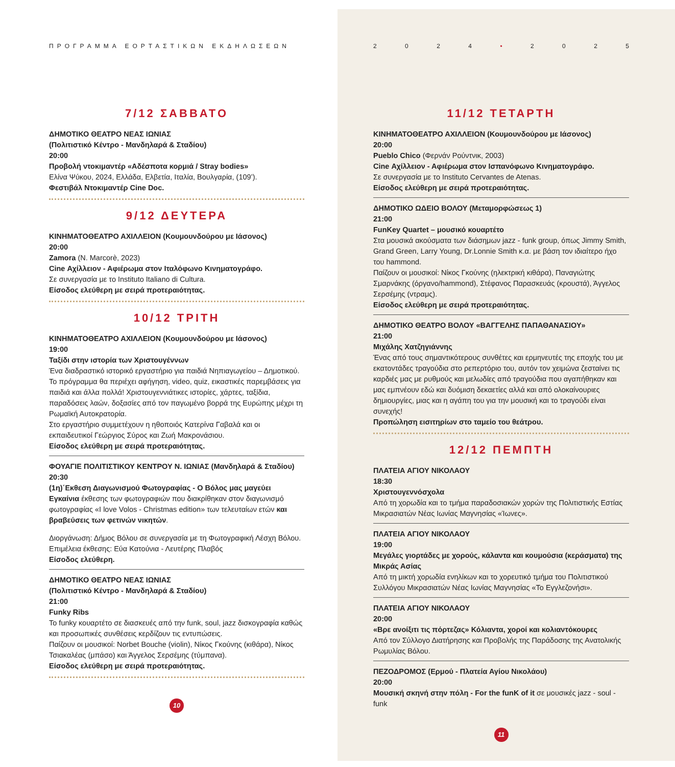ΠΡΟΓΡΑΜΜΑ ΕΟΡΤΑΣΤΙΚΩΝ ΕΚΔΗΛΩΣΕΩΝ
7/12 ΣΑΒΒΑΤΟ
ΔΗΜΟΤΙΚΟ ΘΕΑΤΡΟ ΝΕΑΣ ΙΩΝΙΑΣ
(Πολιτιστικό Κέντρο - Μανδηλαρά & Σταδίου)
20:00
Προβολή ντοκιμαντέρ «Αδέσποτα κορμιά / Stray bodies»
Ελίνα Ψύκου, 2024, Ελλάδα, Ελβετία, Ιταλία, Βουλγαρία, (109’).
Φεστιβάλ Ντοκιμαντέρ Cine Doc.
9/12 ΔΕΥΤΕΡΑ
ΚΙΝΗΜΑΤΟΘΕΑΤΡΟ ΑΧΙΛΛΕΙΟΝ (Κουμουνδούρου με Ιάσονος)
20:00
Zamora (N. Marcorè, 2023)
Cine Αχίλλειον - Αφιέρωμα στον Ιταλόφωνο Κινηματογράφο.
Σε συνεργασία με το Instituto Italiano di Cultura.
Είσοδος ελεύθερη με σειρά προτεραιότητας.
10/12 ΤΡΙΤΗ
ΚΙΝΗΜΑΤΟΘΕΑΤΡΟ ΑΧΙΛΛΕΙΟΝ (Κουμουνδούρου με Ιάσονος)
19:00
Ταξίδι στην ιστορία των Χριστουγέννων
Ένα διαδραστικό ιστορικό εργαστήριο για παιδιά Νηπιαγωγείου – Δημοτικού. Το πρόγραμμα θα περιέχει αφήγηση, video, quiz, εικαστικές παρεμβάσεις για παιδιά και άλλα πολλά! Χριστουγεννιάτικες ιστορίες, χάρτες, ταξίδια, παραδόσεις λαών, δοξασίες από τον παγωμένο βορρά της Ευρώπης μέχρι τη Ρωμαϊκή Αυτοκρατορία.
Στο εργαστήριο συμμετέχουν η ηθοποιός Κατερίνα Γαβαλά και οι εκπαιδευτικοί Γεώργιος Σύρος και Ζωή Μακρονάσιου.
Είσοδος ελεύθερη με σειρά προτεραιότητας.
ΦΟΥΑΓΙΕ ΠΟΛΙΤΙΣΤΙΚΟΥ ΚΕΝΤΡΟΥ Ν. ΙΩΝΙΑΣ (Μανδηλαρά & Σταδίου)
20:30
(1η)΄Εκθεση Διαγωνισμού Φωτογραφίας - Ο Βόλος μας μαγεύει
Εγκαίνια έκθεσης των φωτογραφιών που διακρίθηκαν στον διαγωνισμό φωτογραφίας «I love Volos - Christmas edition» των τελευταίων ετών και βραβεύσεις των φετινών νικητών.
Διοργάνωση: Δήμος Βόλου σε συνεργασία με τη Φωτογραφική Λέσχη Βόλου.
Επιμέλεια έκθεσης: Εύα Κατούνια - Λευτέρης Πλαβός
Είσοδος ελεύθερη.
ΔΗΜΟΤΙΚΟ ΘΕΑΤΡΟ ΝΕΑΣ ΙΩΝΙΑΣ
(Πολιτιστικό Κέντρο - Μανδηλαρά & Σταδίου)
21:00
Funky Ribs
Το funky κουαρτέτο σε διασκευές από την funk, soul, jazz δισκογραφία καθώς και προσωπικές συνθέσεις κερδίζουν τις εντυπώσεις.
Παίζουν οι μουσικοί: Norbet Bouche (violin), Νίκος Γκούνης (κιθάρα), Νίκος Τσιακαλέας (μπάσο) και Άγγελος Σερσέμης (τύμπανα).
Είσοδος ελεύθερη με σειρά προτεραιότητας.
10
2 0 2 4 • 2 0 2 5
11/12 ΤΕΤΑΡΤΗ
ΚΙΝΗΜΑΤΟΘΕΑΤΡΟ ΑΧΙΛΛΕΙΟΝ (Κουμουνδούρου με Ιάσονος)
20:00
Pueblo Chico (Φερνάν Ρούντνικ, 2003)
Cine Αχίλλειον - Αφιέρωμα στον Ισπανόφωνο Κινηματογράφο.
Σε συνεργασία με το Instituto Cervantes de Atenas.
Είσοδος ελεύθερη με σειρά προτεραιότητας.
ΔΗΜΟΤΙΚΟ ΩΔΕΙΟ ΒΟΛΟΥ (Μεταμορφώσεως 1)
21:00
FunKey Quartet – μουσικό κουαρτέτο
Στα μουσικά ακούσματα των διάσημων jazz - funk group, όπως Jimmy Smith, Grand Green, Larry Young, Dr.Lonnie Smith κ.α. με βάση τον ιδιαίτερο ήχο του hammond.
Παίζουν οι μουσικοί: Νίκος Γκούνης (ηλεκτρική κιθάρα), Παναγιώτης Σμαρνάκης (όργανο/hammond), Στέφανος Παρασκευάς (κρουστά), Άγγελος Σερσέμης (ντραμς).
Είσοδος ελεύθερη με σειρά προτεραιότητας.
ΔΗΜΟΤΙΚΟ ΘΕΑΤΡΟ ΒΟΛΟΥ «ΒΑΓΓΕΛΗΣ ΠΑΠΑΘΑΝΑΣΙΟΥ»
21:00
Μιχάλης Χατζηγιάννης
Ένας από τους σημαντικότερους συνθέτες και ερμηνευτές της εποχής του με εκατοντάδες τραγούδια στο ρεπερτόριο του, αυτόν τον χειμώνα ζεσταίνει τις καρδιές μας με ρυθμούς και μελωδίες από τραγούδια που αγαπήθηκαν και μας εμπνέουν εδώ και δυόμιση δεκαετίες αλλά και από ολοκαίνουριες δημιουργίες, μιας και η αγάπη του για την μουσική και το τραγούδι είναι συνεχής!
Προπώληση εισιτηρίων στο ταμείο του θεάτρου.
12/12 ΠΕΜΠΤΗ
ΠΛΑΤΕΙΑ ΑΓΙΟΥ ΝΙΚΟΛΑΟΥ
18:30
Χριστουγεννόσχολα
Από τη χορωδία και το τμήμα παραδοσιακών χορών της Πολιτιστικής Εστίας Μικρασιατών Νέας Ιωνίας Μαγνησίας «Ίωνες».
ΠΛΑΤΕΙΑ ΑΓΙΟΥ ΝΙΚΟΛΑΟΥ
19:00
Μεγάλες γιορτάδες με χορούς, κάλαντα και κουμούσια (κεράσματα) της Μικράς Ασίας
Από τη μικτή χορωδία ενηλίκων και το χορευτικό τμήμα του Πολιτιστικού Συλλόγου Μικρασιατών Νέας Ιωνίας Μαγνησίας «Το Εγγλεζονήσι».
ΠΛΑΤΕΙΑ ΑΓΙΟΥ ΝΙΚΟΛΑΟΥ
20:00
«Βρε ανοίξιτι τις πόρτεζας» Κόλιαντα, χοροί και κολιαντόκουρες
Από τον Σύλλογο Διατήρησης και Προβολής της Παράδοσης της Ανατολικής Ρωμυλίας Βόλου.
ΠΕΖΟΔΡΟΜΟΣ (Ερμού - Πλατεία Αγίου Νικολάου)
20:00
Μουσική σκηνή στην πόλη - For the funK of it σε μουσικές jazz - soul - funk
11